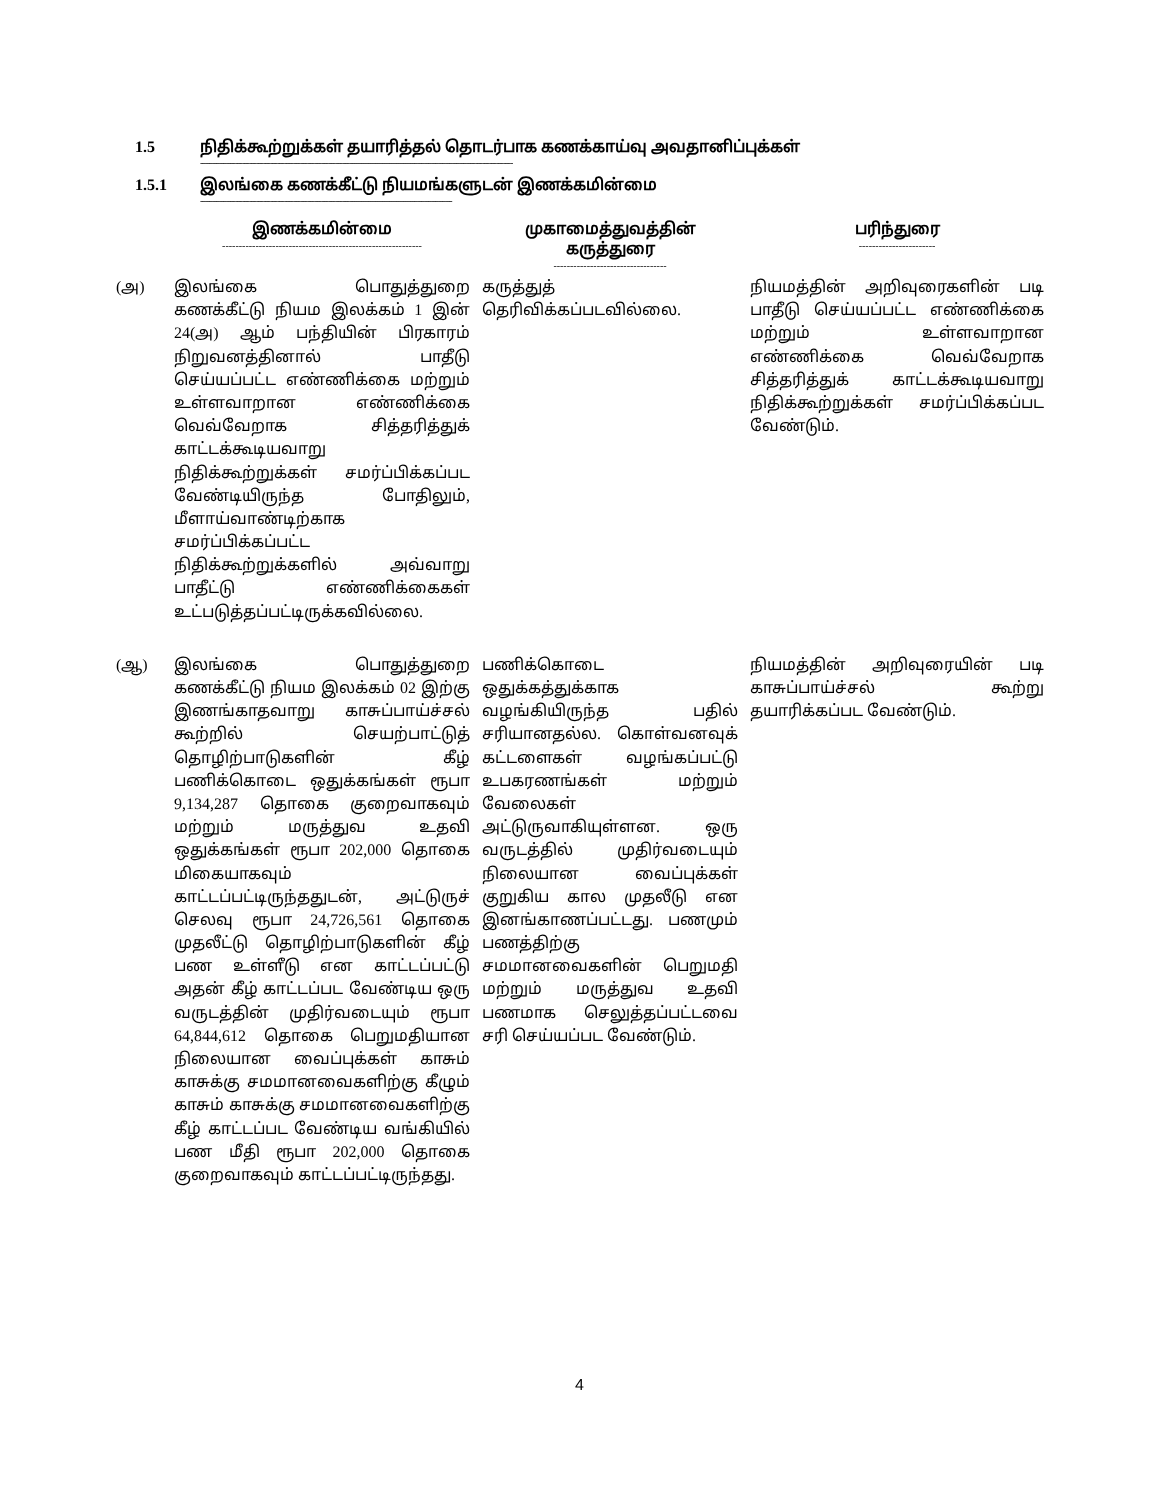1.5 நிதிக்கூற்றுக்கள் தயாரித்தல் தொடர்பாக கணக்காய்வு அவதானிப்புக்கள்
--------------------------------------------------------------------------------------------------------------------------------------
1.5.1 இலங்கை கணக்கீட்டு நியமங்களுடன் இணக்கமின்மை
------------------------------------------------------------------------------------------------------------
| | இணக்கமின்மை ------------------------------------------------------------ | முகாமைத்துவத்தின் கருத்துரை ---------------------------------- | பரிந்துரை ----------------------- |
| --- | --- | --- | --- |
| (அ) | இலங்கை பொதுத்துறை கணக்கீட்டு நியம இலக்கம் 1 இன் 24(அ) ஆம் பந்தியின் பிரகாரம் நிறுவனத்தினால் பாதீடு செய்யப்பட்ட எண்ணிக்கை மற்றும் உள்ளவாறான எண்ணிக்கை வெவ்வேறாக சித்தரித்துக் காட்டக்கூடியவாறு நிதிக்கூற்றுக்கள் சமர்ப்பிக்கப்பட வேண்டியிருந்த போதிலும், மீளாய்வாண்டிற்காக சமர்ப்பிக்கப்பட்ட நிதிக்கூற்றுக்களில் அவ்வாறு பாதீட்டு எண்ணிக்கைகள் உட்படுத்தப்பட்டிருக்கவில்லை. | கருத்துத் தெரிவிக்கப்படவில்லை. | நியமத்தின் அறிவுரைகளின் படி பாதீடு செய்யப்பட்ட எண்ணிக்கை மற்றும் உள்ளவாறான எண்ணிக்கை வெவ்வேறாக சித்தரித்துக் காட்டக்கூடியவாறு நிதிக்கூற்றுக்கள் சமர்ப்பிக்கப்பட வேண்டும். |
| (ஆ) | இலங்கை பொதுத்துறை கணக்கீட்டு நியம இலக்கம் 02 இற்கு இணங்காதவாறு காசுப்பாய்ச்சல் கூற்றில் செயற்பாட்டுத் தொழிற்பாடுகளின் கீழ் பணிக்கொடை ஒதுக்கங்கள் ரூபா 9,134,287 தொகை குறைவாகவும் மற்றும் மருத்துவ உதவி ஒதுக்கங்கள் ரூபா 202,000 தொகை மிகையாகவும் காட்டப்பட்டிருந்ததுடன், அட்டுருச் செலவு ரூபா 24,726,561 தொகை முதலீட்டு தொழிற்பாடுகளின் கீழ் பண உள்ளீடு என காட்டப்பட்டு அதன் கீழ் காட்டப்பட வேண்டிய ஒரு வருடத்தின் முதிர்வடையும் ரூபா 64,844,612 தொகை பெறுமதியான நிலையான வைப்புக்கள் காசும் காசுக்கு சமமானவைகளிற்கு கீழும் காசும் காசுக்கு சமமானவைகளிற்கு கீழ் காட்டப்பட வேண்டிய வங்கியில் பண மீதி ரூபா 202,000 தொகை குறைவாகவும் காட்டப்பட்டிருந்தது. | பணிக்கொடை ஒதுக்கத்துக்காக வழங்கியிருந்த பதில் சரியானதல்ல. கொள்வனவுக் கட்டளைகள் வழங்கப்பட்டு உபகரணங்கள் மற்றும் வேலைகள் அட்டுருவாகியுள்ளன. ஒரு வருடத்தில் முதிர்வடையும் நிலையான வைப்புக்கள் குறுகிய கால முதலீடு என இனங்காணப்பட்டது. பணமும் பணத்திற்கு சமமானவைகளின் பெறுமதி மற்றும் மருத்துவ உதவி பணமாக செலுத்தப்பட்டவை சரி செய்யப்பட வேண்டும். | நியமத்தின் அறிவுரையின் படி காசுப்பாய்ச்சல் கூற்று தயாரிக்கப்பட வேண்டும். |
4